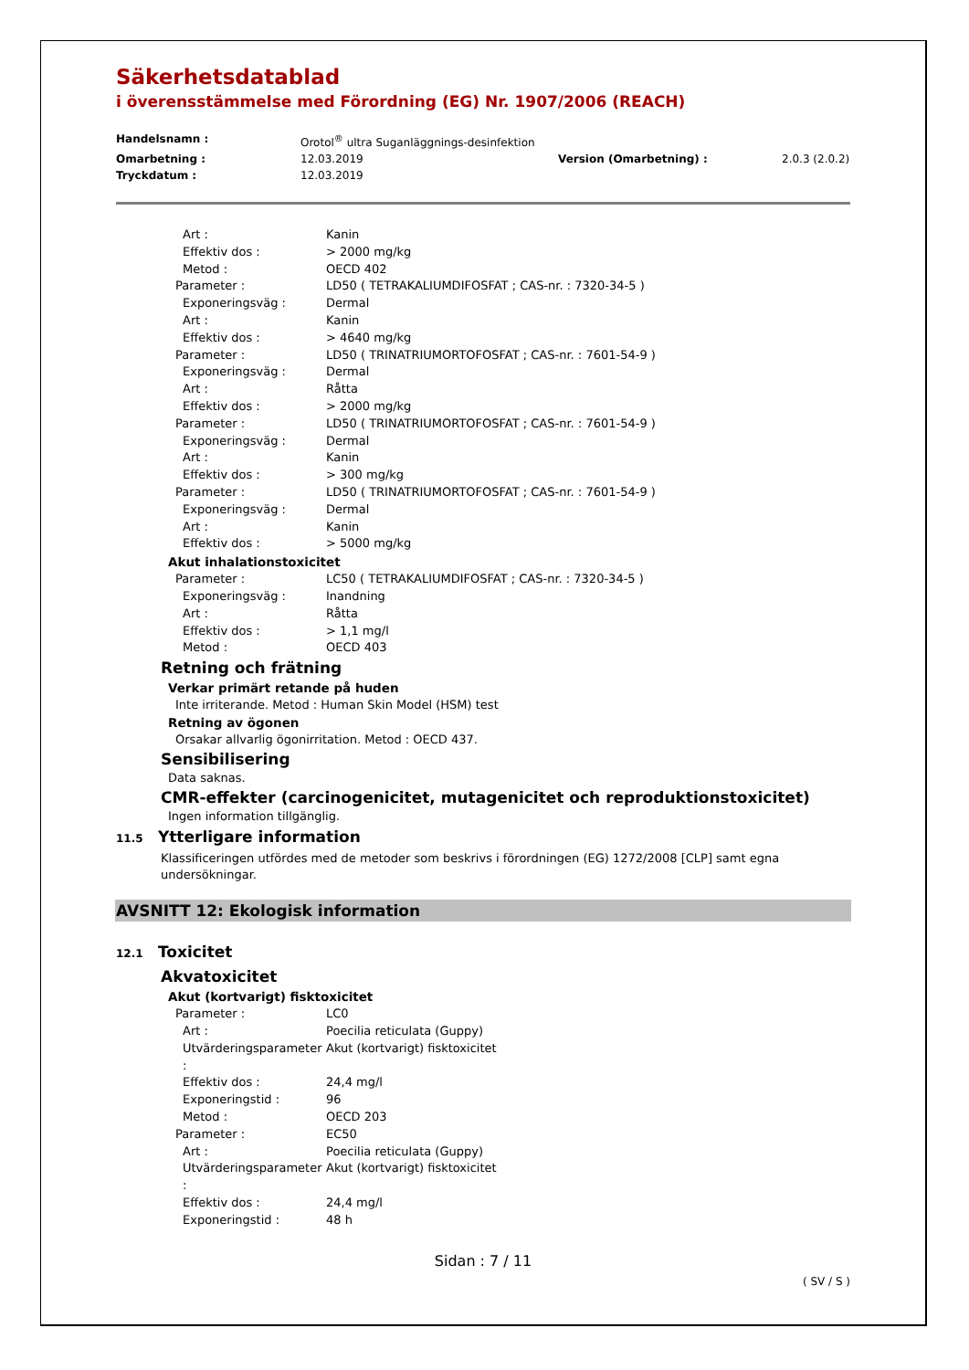Säkerhetsdatablad
i överensstämmelse med Förordning (EG) Nr. 1907/2006 (REACH)
Handelsnamn : Orotol<sup>®</sup> ultra Suganläggnings-desinfektion Omarbetning : 12.03.2019 Version (Omarbetning) : 2.0.3 (2.0.2) Tryckdatum : 12.03.2019
Art : Kanin
Effektiv dos : > 2000 mg/kg
Metod : OECD 402
Parameter : LD50 ( TETRAKALIUMDIFOSFAT ; CAS-nr. : 7320-34-5 )
Exponeringsväg : Dermal
Art : Kanin
Effektiv dos : > 4640 mg/kg
Parameter : LD50 ( TRINATRIUMORTOFOSFAT ; CAS-nr. : 7601-54-9 )
Exponeringsväg : Dermal
Art : Råtta
Effektiv dos : > 2000 mg/kg
Parameter : LD50 ( TRINATRIUMORTOFOSFAT ; CAS-nr. : 7601-54-9 )
Exponeringsväg : Dermal
Art : Kanin
Effektiv dos : > 300 mg/kg
Parameter : LD50 ( TRINATRIUMORTOFOSFAT ; CAS-nr. : 7601-54-9 )
Exponeringsväg : Dermal
Art : Kanin
Effektiv dos : > 5000 mg/kg
Akut inhalationstoxicitet
Parameter : LC50 ( TETRAKALIUMDIFOSFAT ; CAS-nr. : 7320-34-5 )
Exponeringsväg : Inandning
Art : Råtta
Effektiv dos : > 1,1 mg/l
Metod : OECD 403
Retning och frätning
Verkar primärt retande på huden
Inte irriterande. Metod : Human Skin Model (HSM) test
Retning av ögonen
Orsakar allvarlig ögonirritation. Metod : OECD 437.
Sensibilisering
Data saknas.
CMR-effekter (carcinogenicitet, mutagenicitet och reproduktionstoxicitet)
Ingen information tillgänglig.
11.5 Ytterligare information
Klassificeringen utfördes med de metoder som beskrivs i förordningen (EG) 1272/2008 [CLP] samt egna undersökningar.
AVSNITT 12: Ekologisk information
12.1 Toxicitet
Akvatoxicitet
Akut (kortvarigt) fisktoxicitet
Parameter : LC0
Art : Poecilia reticulata (Guppy)
Utvärderingsparameter : Akut (kortvarigt) fisktoxicitet
Effektiv dos : 24,4 mg/l
Exponeringstid : 96
Metod : OECD 203
Parameter : EC50
Art : Poecilia reticulata (Guppy)
Utvärderingsparameter : Akut (kortvarigt) fisktoxicitet
Effektiv dos : 24,4 mg/l
Exponeringstid : 48 h
Sidan : 7 / 11
( SV / S )